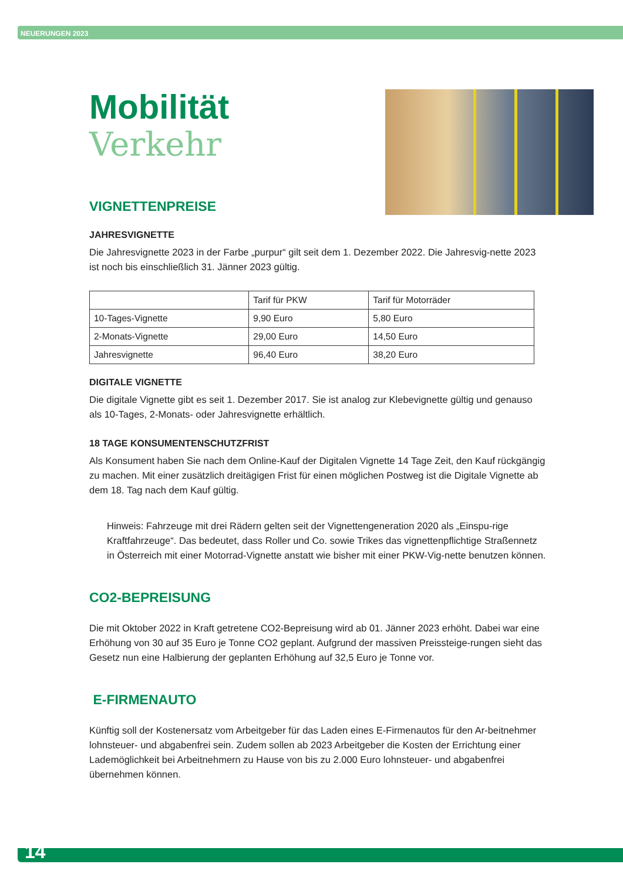NEUERUNGEN 2023
Mobilität
Verkehr
VIGNETTENPREISE
JAHRESVIGNETTE
Die Jahresvignette 2023 in der Farbe „purpur“ gilt seit dem 1. Dezember 2022. Die Jahresvig-nette 2023 ist noch bis einschließlich 31. Jänner 2023 gültig.
| | Tarif für PKW | Tarif für Motorräder |
| 10-Tages-Vignette | 9,90 Euro | 5,80 Euro |
| 2-Monats-Vignette | 29,00 Euro | 14,50 Euro |
| Jahresvignette | 96,40 Euro | 38,20 Euro |
DIGITALE VIGNETTE
Die digitale Vignette gibt es seit 1. Dezember 2017. Sie ist analog zur Klebevignette gültig und genauso als 10-Tages, 2-Monats- oder Jahresvignette erhältlich.
18 TAGE KONSUMENTENSCHUTZFRIST
Als Konsument haben Sie nach dem Online-Kauf der Digitalen Vignette 14 Tage Zeit, den Kauf rückgängig zu machen. Mit einer zusätzlich dreitägigen Frist für einen möglichen Postweg ist die Digitale Vignette ab dem 18. Tag nach dem Kauf gültig.
Hinweis: Fahrzeuge mit drei Rädern gelten seit der Vignettengeneration 2020 als „Einspu-rige Kraftfahrzeuge“. Das bedeutet, dass Roller und Co. sowie Trikes das vignettenpflichtige Straßennetz in Österreich mit einer Motorrad-Vignette anstatt wie bisher mit einer PKW-Vig-nette benutzen können.
CO2-BEPREISUNG
Die mit Oktober 2022 in Kraft getretene CO2-Bepreisung wird ab 01. Jänner 2023 erhöht. Dabei war eine Erhöhung von 30 auf 35 Euro je Tonne CO2 geplant. Aufgrund der massiven Preissteige-rungen sieht das Gesetz nun eine Halbierung der geplanten Erhöhung auf 32,5 Euro je Tonne vor.
E-FIRMENAUTO
Künftig soll der Kostenersatz vom Arbeitgeber für das Laden eines E-Firmenautos für den Ar-beitnehmer lohnsteuer- und abgabenfrei sein. Zudem sollen ab 2023 Arbeitgeber die Kosten der Errichtung einer Lademöglichkeit bei Arbeitnehmern zu Hause von bis zu 2.000 Euro lohnsteuer- und abgabenfrei übernehmen können.
14